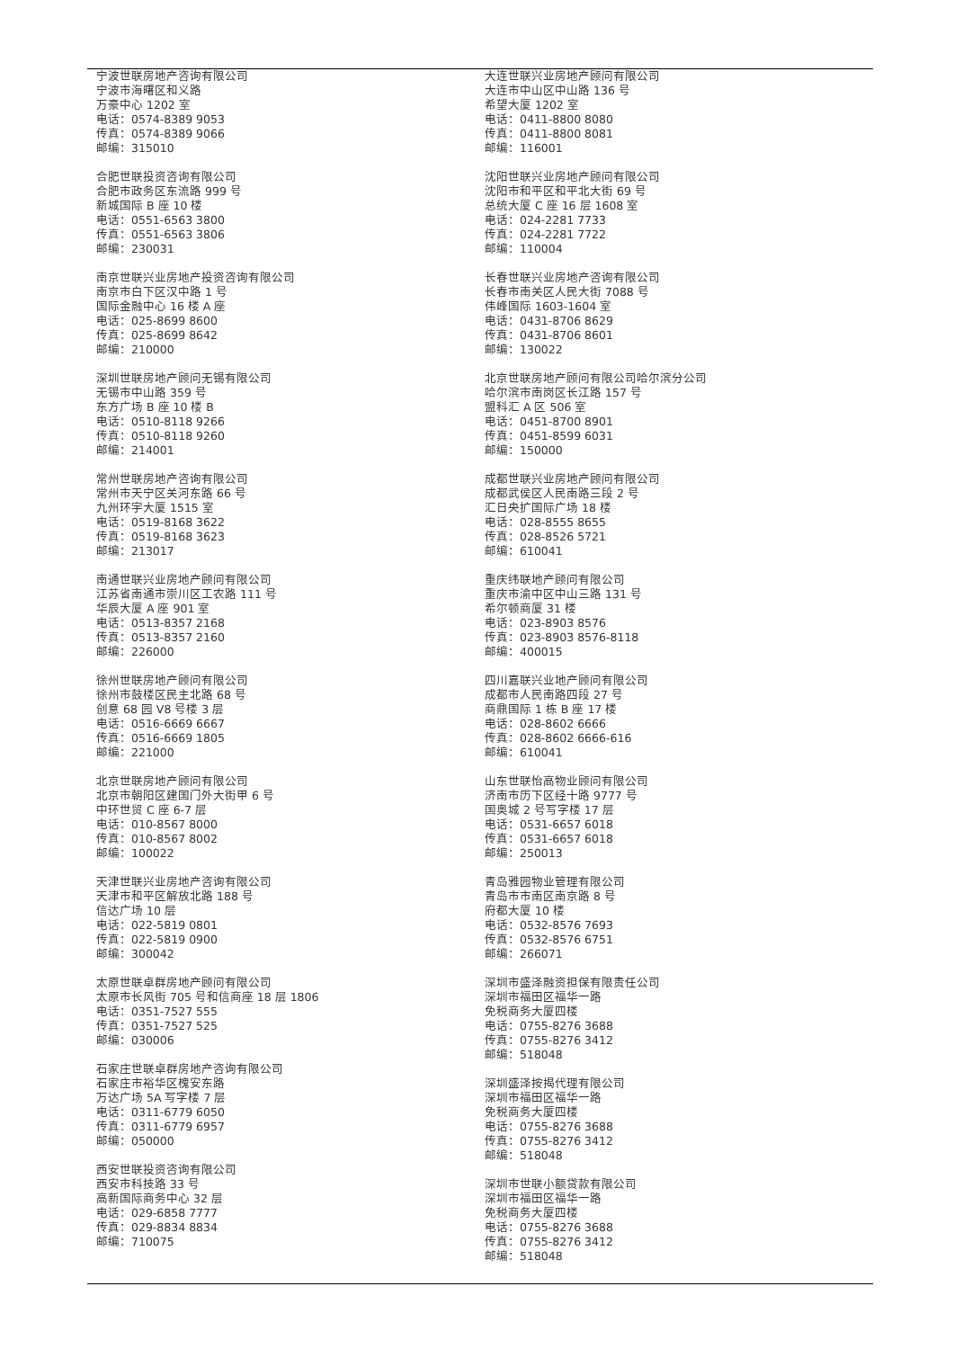宁波世联房地产咨询有限公司
宁波市海曙区和义路
万豪中心 1202 室
电话：0574-8389 9053
传真：0574-8389 9066
邮编：315010
合肥世联投资咨询有限公司
合肥市政务区东流路 999 号
新城国际 B 座 10 楼
电话：0551-6563 3800
传真：0551-6563 3806
邮编：230031
南京世联兴业房地产投资咨询有限公司
南京市白下区汉中路 1 号
国际金融中心 16 楼 A 座
电话：025-8699 8600
传真：025-8699 8642
邮编：210000
深圳世联房地产顾问无锡有限公司
无锡市中山路 359 号
东方广场 B 座 10 楼 B
电话：0510-8118 9266
传真：0510-8118 9260
邮编：214001
常州世联房地产咨询有限公司
常州市天宁区关河东路 66 号
九州环宇大厦 1515 室
电话：0519-8168 3622
传真：0519-8168 3623
邮编：213017
南通世联兴业房地产顾问有限公司
江苏省南通市崇川区工农路 111 号
华辰大厦 A 座 901 室
电话：0513-8357 2168
传真：0513-8357 2160
邮编：226000
徐州世联房地产顾问有限公司
徐州市鼓楼区民主北路 68 号
创意 68 园 V8 号楼 3 层
电话：0516-6669 6667
传真：0516-6669 1805
邮编：221000
北京世联房地产顾问有限公司
北京市朝阳区建国门外大街甲 6 号
中环世贸 C 座 6-7 层
电话：010-8567 8000
传真：010-8567 8002
邮编：100022
天津世联兴业房地产咨询有限公司
天津市和平区解放北路 188 号
信达广场 10 层
电话：022-5819 0801
传真：022-5819 0900
邮编：300042
太原世联卓群房地产顾问有限公司
太原市长风街 705 号和信商座 18 层 1806
电话：0351-7527 555
传真：0351-7527 525
邮编：030006
石家庄世联卓群房地产咨询有限公司
石家庄市裕华区槐安东路
万达广场 5A 写字楼 7 层
电话：0311-6779 6050
传真：0311-6779 6957
邮编：050000
西安世联投资咨询有限公司
西安市科技路 33 号
高新国际商务中心 32 层
电话：029-6858 7777
传真：029-8834 8834
邮编：710075
大连世联兴业房地产顾问有限公司
大连市中山区中山路 136 号
希望大厦 1202 室
电话：0411-8800 8080
传真：0411-8800 8081
邮编：116001
沈阳世联兴业房地产顾问有限公司
沈阳市和平区和平北大街 69 号
总统大厦 C 座 16 层 1608 室
电话：024-2281 7733
传真：024-2281 7722
邮编：110004
长春世联兴业房地产咨询有限公司
长春市南关区人民大街 7088 号
伟峰国际 1603-1604 室
电话：0431-8706 8629
传真：0431-8706 8601
邮编：130022
北京世联房地产顾问有限公司哈尔滨分公司
哈尔滨市南岗区长江路 157 号
盟科汇 A 区 506 室
电话：0451-8700 8901
传真：0451-8599 6031
邮编：150000
成都世联兴业房地产顾问有限公司
成都武侯区人民南路三段 2 号
汇日央扩国际广场 18 楼
电话：028-8555 8655
传真：028-8526 5721
邮编：610041
重庆纬联地产顾问有限公司
重庆市渝中区中山三路 131 号
希尔顿商厦 31 楼
电话：023-8903 8576
传真：023-8903 8576-8118
邮编：400015
四川嘉联兴业地产顾问有限公司
成都市人民南路四段 27 号
商鼎国际 1 栋 B 座 17 楼
电话：028-8602 6666
传真：028-8602 6666-616
邮编：610041
山东世联怡高物业顾问有限公司
济南市历下区经十路 9777 号
国奥城 2 号写字楼 17 层
电话：0531-6657 6018
传真：0531-6657 6018
邮编：250013
青岛雅园物业管理有限公司
青岛市市南区南京路 8 号
府都大厦 10 楼
电话：0532-8576 7693
传真：0532-8576 6751
邮编：266071
深圳市盛泽融资担保有限责任公司
深圳市福田区福华一路
免税商务大厦四楼
电话：0755-8276 3688
传真：0755-8276 3412
邮编：518048
深圳盛泽按揭代理有限公司
深圳市福田区福华一路
免税商务大厦四楼
电话：0755-8276 3688
传真：0755-8276 3412
邮编：518048
深圳市世联小额贷款有限公司
深圳市福田区福华一路
免税商务大厦四楼
电话：0755-8276 3688
传真：0755-8276 3412
邮编：518048